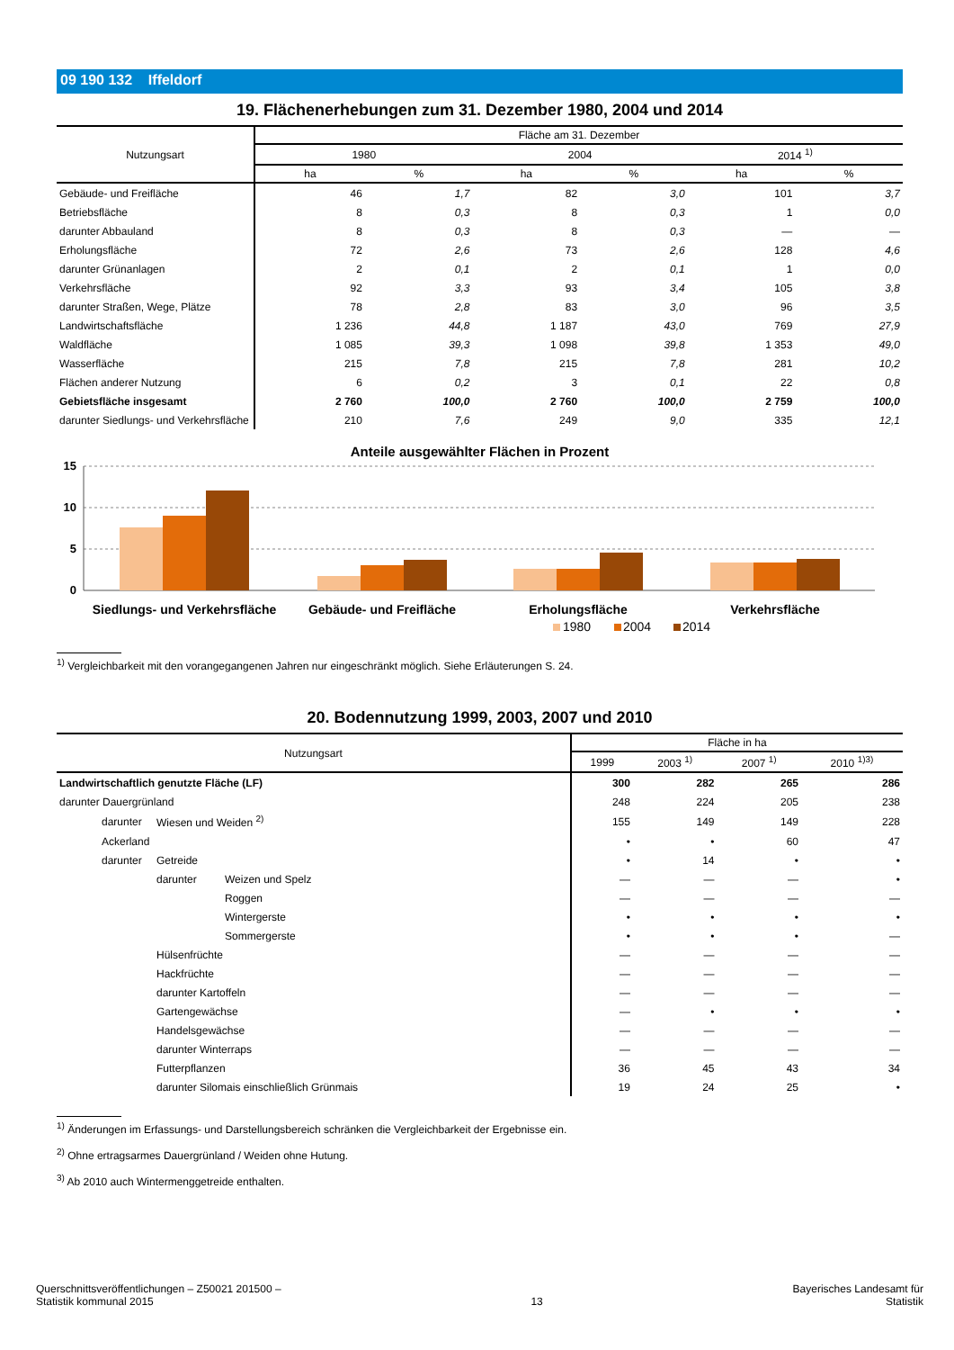09 190 132 Iffeldorf
19. Flächenerhebungen zum 31. Dezember 1980, 2004 und 2014
| Nutzungsart | Fläche am 31. Dezember | | | | | |
| --- | --- | --- | --- | --- | --- | --- |
| | 1980 | | 2004 | | 2014 <sup>1)</sup> | |
| | ha | % | ha | % | ha | % |
| Gebäude- und Freifläche | 46 | 1,7 | 82 | 3,0 | 101 | 3,7 |
| Betriebsfläche | 8 | 0,3 | 8 | 0,3 | 1 | 0,0 |
| darunter Abbauland | 8 | 0,3 | 8 | 0,3 | — | — |
| Erholungsfläche | 72 | 2,6 | 73 | 2,6 | 128 | 4,6 |
| darunter Grünanlagen | 2 | 0,1 | 2 | 0,1 | 1 | 0,0 |
| Verkehrsfläche | 92 | 3,3 | 93 | 3,4 | 105 | 3,8 |
| darunter Straßen, Wege, Plätze | 78 | 2,8 | 83 | 3,0 | 96 | 3,5 |
| Landwirtschaftsfläche | 1 236 | 44,8 | 1 187 | 43,0 | 769 | 27,9 |
| Waldfläche | 1 085 | 39,3 | 1 098 | 39,8 | 1 353 | 49,0 |
| Wasserfläche | 215 | 7,8 | 215 | 7,8 | 281 | 10,2 |
| Flächen anderer Nutzung | 6 | 0,2 | 3 | 0,1 | 22 | 0,8 |
| Gebietsfläche insgesamt | 2 760 | 100,0 | 2 760 | 100,0 | 2 759 | 100,0 |
| darunter Siedlungs- und Verkehrsfläche | 210 | 7,6 | 249 | 9,0 | 335 | 12,1 |
Anteile ausgewählter Flächen in Prozent
15
10
5
0
Siedlungs- und Verkehrsfläche
Gebäude- und Freifläche
Erholungsfläche
Verkehrsfläche
1980
2004
2014
<sup>1)</sup> Vergleichbarkeit mit den vorangegangenen Jahren nur eingeschränkt möglich. Siehe Erläuterungen S. 24.
20. Bodennutzung 1999, 2003, 2007 und 2010
| Nutzungsart | | | Fläche in ha | | | |
| --- | --- | --- | --- | --- | --- | --- |
| | | | 1999 | 2003 <sup>1)</sup> | 2007 <sup>1)</sup> | 2010 <sup>1)3)</sup> |
| Landwirtschaftlich genutzte Fläche (LF) | | | 300 | 282 | 265 | 286 |
| darunter Dauergrünland | | | 248 | 224 | 205 | 238 |
| darunter | Wiesen und Weiden <sup>2)</sup> | | 155 | 149 | 149 | 228 |
| Ackerland | | | • | • | 60 | 47 |
| darunter | Getreide | | • | 14 | • | • |
| | darunter | Weizen und Spelz | — | — | — | • |
| | | Roggen | — | — | — | — |
| | | Wintergerste | • | • | • | • |
| | | Sommergerste | • | • | • | — |
| | Hülsenfrüchte | | — | — | — | — |
| | Hackfrüchte | | — | — | — | — |
| | darunter Kartoffeln | | — | — | — | — |
| | Gartengewächse | | — | • | • | • |
| | Handelsgewächse | | — | — | — | — |
| | darunter Winterraps | | — | — | — | — |
| | Futterpflanzen | | 36 | 45 | 43 | 34 |
| | darunter Silomais einschließlich Grünmais | | 19 | 24 | 25 | • |
<sup>1)</sup> Änderungen im Erfassungs- und Darstellungsbereich schränken die Vergleichbarkeit der Ergebnisse ein.
<sup>2)</sup> Ohne ertragsarmes Dauergrünland / Weiden ohne Hutung.
<sup>3)</sup> Ab 2010 auch Wintermenggetreide enthalten.
Querschnittsveröffentlichungen – Z50021 201500 –
Statistik kommunal 2015
13
Bayerisches Landesamt für
Statistik